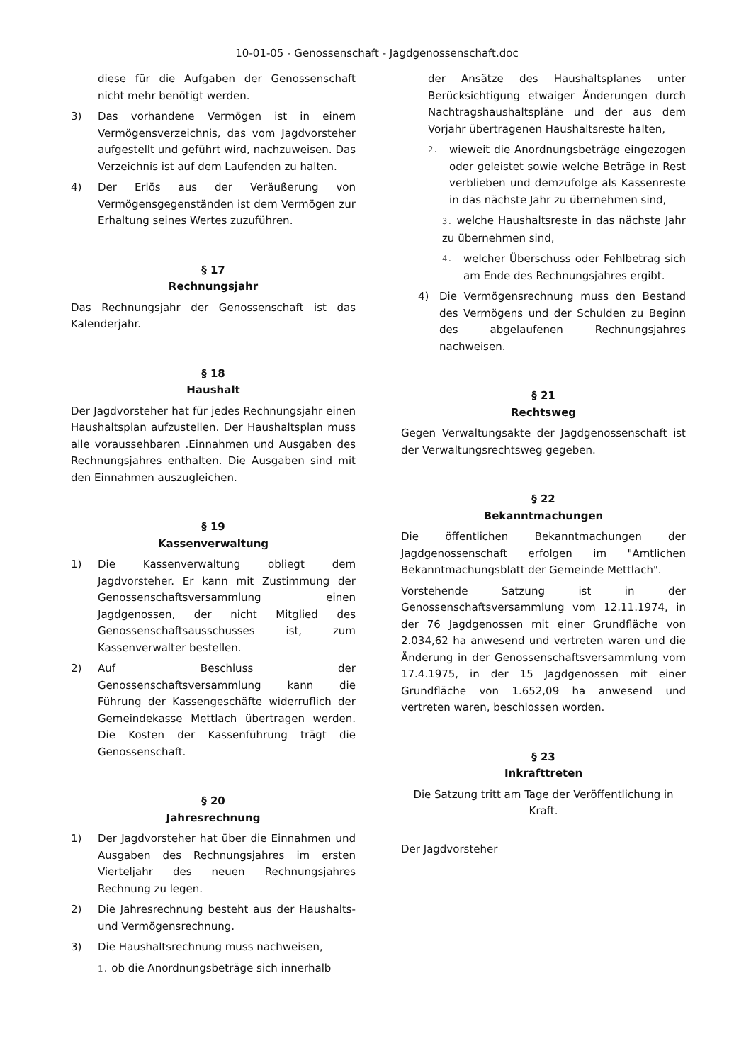10-01-05 - Genossenschaft - Jagdgenossenschaft.doc
diese für die Aufgaben der Genossenschaft nicht mehr benötigt werden.
3) Das vorhandene Vermögen ist in einem Vermögensverzeichnis, das vom Jagdvorsteher aufgestellt und geführt wird, nachzuweisen. Das Verzeichnis ist auf dem Laufenden zu halten.
4) Der Erlös aus der Veräußerung von Vermögensgegenständen ist dem Vermögen zur Erhaltung seines Wertes zuzuführen.
§ 17
Rechnungsjahr
Das Rechnungsjahr der Genossenschaft ist das Kalenderjahr.
§ 18
Haushalt
Der Jagdvorsteher hat für jedes Rechnungsjahr einen Haushaltsplan aufzustellen. Der Haushaltsplan muss alle voraussehbaren .Einnahmen und Ausgaben des Rechnungsjahres enthalten. Die Ausgaben sind mit den Einnahmen auszugleichen.
§ 19
Kassenverwaltung
1) Die Kassenverwaltung obliegt dem Jagdvorsteher. Er kann mit Zustimmung der Genossenschaftsversammlung einen Jagdgenossen, der nicht Mitglied des Genossenschaftsausschusses ist, zum Kassenverwalter bestellen.
2) Auf Beschluss der Genossenschaftsversammlung kann die Führung der Kassengeschäfte widerruflich der Gemeindekasse Mettlach übertragen werden. Die Kosten der Kassenführung trägt die Genossenschaft.
§ 20
Jahresrechnung
1) Der Jagdvorsteher hat über die Einnahmen und Ausgaben des Rechnungsjahres im ersten Vierteljahr des neuen Rechnungsjahres Rechnung zu legen.
2) Die Jahresrechnung besteht aus der Haushalts- und Vermögensrechnung.
3) Die Haushaltsrechnung muss nachweisen,
1. ob die Anordnungsbeträge sich innerhalb
der Ansätze des Haushaltsplanes unter Berücksichtigung etwaiger Änderungen durch Nachtragshaushaltspläne und der aus dem Vorjahr übertragenen Haushaltsreste halten,
2. wieweit die Anordnungsbeträge eingezogen oder geleistet sowie welche Beträge in Rest verblieben und demzufolge als Kassenreste in das nächste Jahr zu übernehmen sind,
3. welche Haushaltsreste in das nächste Jahr zu übernehmen sind,
4. welcher Überschuss oder Fehlbetrag sich am Ende des Rechnungsjahres ergibt.
4) Die Vermögensrechnung muss den Bestand des Vermögens und der Schulden zu Beginn des abgelaufenen Rechnungsjahres nachweisen.
§ 21
Rechtsweg
Gegen Verwaltungsakte der Jagdgenossenschaft ist der Verwaltungsrechtsweg gegeben.
§ 22
Bekanntmachungen
Die öffentlichen Bekanntmachungen der Jagdgenossenschaft erfolgen im "Amtlichen Bekanntmachungsblatt der Gemeinde Mettlach".
Vorstehende Satzung ist in der Genossenschaftsversammlung vom 12.11.1974, in der 76 Jagdgenossen mit einer Grundfläche von 2.034,62 ha anwesend und vertreten waren und die Änderung in der Genossenschaftsversammlung vom 17.4.1975, in der 15 Jagdgenossen mit einer Grundfläche von 1.652,09 ha anwesend und vertreten waren, beschlossen worden.
§ 23
Inkrafttreten
Die Satzung tritt am Tage der Veröffentlichung in Kraft.
Der Jagdvorsteher